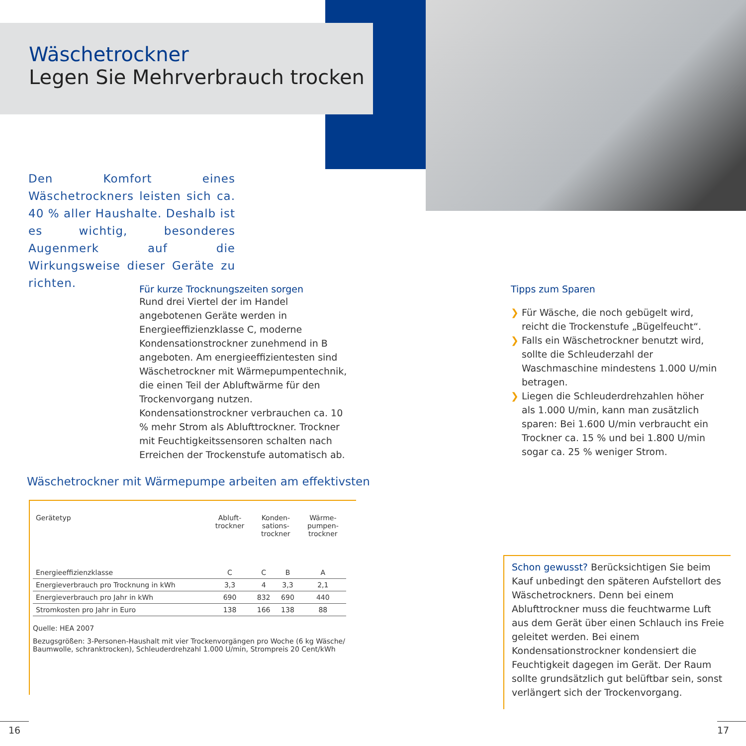Wäschetrockner
Legen Sie Mehrverbrauch trocken
Den Komfort eines Wäschetrockners leisten sich ca. 40 % aller Haushalte. Deshalb ist es wichtig, besonderes Augenmerk auf die Wirkungsweise dieser Geräte zu richten.
Für kurze Trocknungszeiten sorgen
Rund drei Viertel der im Handel angebotenen Geräte werden in Energieeffizienzklasse C, moderne Kondensationstrockner zunehmend in B angeboten. Am energieeffizientesten sind Wäschetrockner mit Wärmepumpentechnik, die einen Teil der Abluftwärme für den Trockenvorgang nutzen. Kondensationstrockner verbrauchen ca. 10 % mehr Strom als Ablufttrockner. Trockner mit Feuchtigkeitssensoren schalten nach Erreichen der Trockenstufe automatisch ab.
Tipps zum Sparen
❯ Für Wäsche, die noch gebügelt wird, reicht die Trockenstufe „Bügelfeucht“.
❯ Falls ein Wäschetrockner benutzt wird, sollte die Schleuderzahl der Waschmaschine mindestens 1.000 U/min betragen.
❯ Liegen die Schleuderdrehzahlen höher als 1.000 U/min, kann man zusätzlich sparen: Bei 1.600 U/min verbraucht ein Trockner ca. 15 % und bei 1.800 U/min sogar ca. 25 % weniger Strom.
Wäschetrockner mit Wärmepumpe arbeiten am effektivsten
| Gerätetyp | Abluft- trockner | Konden- sations- trockner | | Wärme- pumpen- trockner |
| Energieeffizienzklasse | C | C | B | A |
| Energieverbrauch pro Trocknung in kWh | 3,3 | 4 | 3,3 | 2,1 |
| Energieverbrauch pro Jahr in kWh | 690 | 832 | 690 | 440 |
| Stromkosten pro Jahr in Euro | 138 | 166 | 138 | 88 |
Quelle: HEA 2007
Bezugsgrößen: 3-Personen-Haushalt mit vier Trockenvorgängen pro Woche (6 kg Wäsche/ Baumwolle, schranktrocken), Schleuderdrehzahl 1.000 U/min, Strompreis 20 Cent/kWh
Schon gewusst? Berücksichtigen Sie beim Kauf unbedingt den späteren Aufstellort des Wäschetrockners. Denn bei einem Ablufttrockner muss die feuchtwarme Luft aus dem Gerät über einen Schlauch ins Freie geleitet werden. Bei einem Kondensationstrockner kondensiert die Feuchtigkeit dagegen im Gerät. Der Raum sollte grundsätzlich gut belüftbar sein, sonst verlängert sich der Trockenvorgang.
16 17